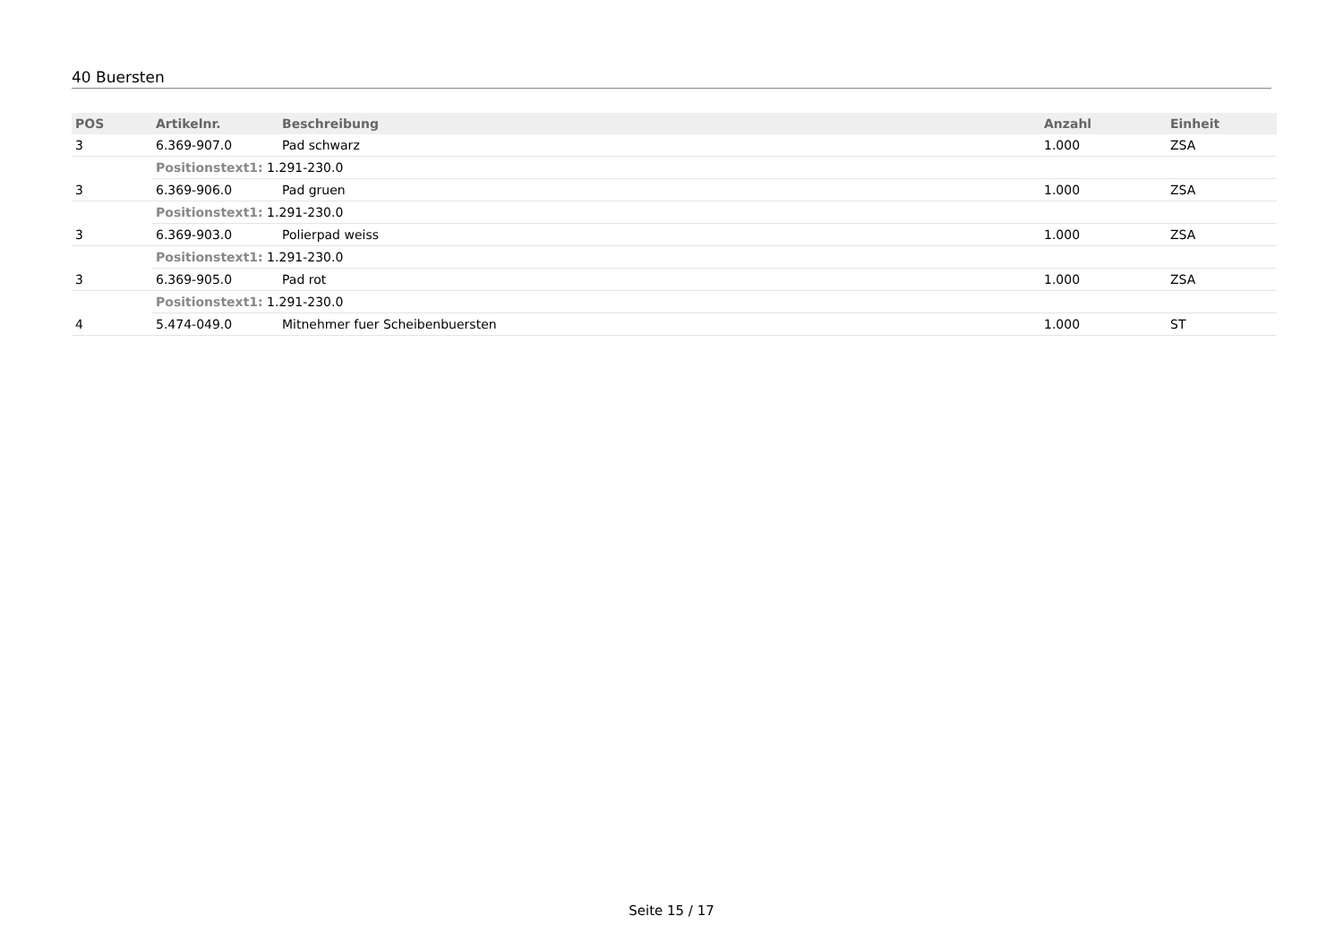40 Buersten
| POS | Artikelnr. | Beschreibung | Anzahl | Einheit |
| --- | --- | --- | --- | --- |
| 3 | 6.369-907.0 | Pad schwarz | 1.000 | ZSA |
| | Positionstext1: 1.291-230.0 | | | |
| 3 | 6.369-906.0 | Pad gruen | 1.000 | ZSA |
| | Positionstext1: 1.291-230.0 | | | |
| 3 | 6.369-903.0 | Polierpad weiss | 1.000 | ZSA |
| | Positionstext1: 1.291-230.0 | | | |
| 3 | 6.369-905.0 | Pad rot | 1.000 | ZSA |
| | Positionstext1: 1.291-230.0 | | | |
| 4 | 5.474-049.0 | Mitnehmer fuer Scheibenbuersten | 1.000 | ST |
Seite 15 / 17